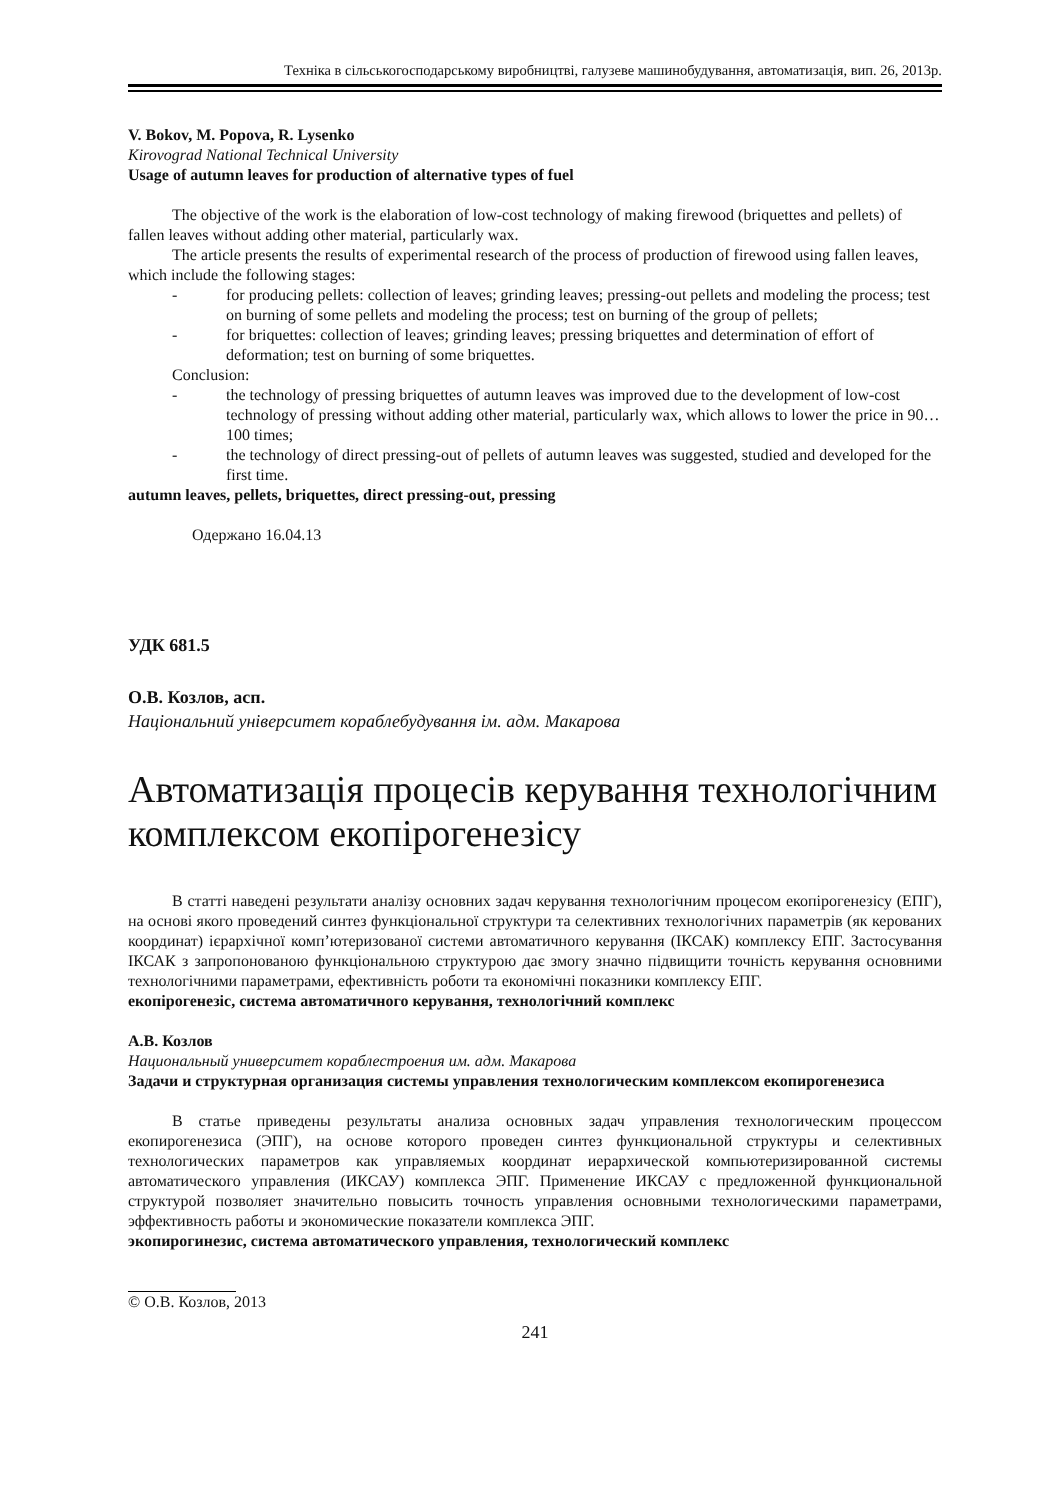Техніка в сільськогосподарському виробництві, галузеве машинобудування, автоматизація, вип. 26, 2013р.
V. Bokov, M. Popova, R. Lysenko
Kirovograd National Technical University
Usage of autumn leaves for production of alternative types of fuel
The objective of the work is the elaboration of low-cost technology of making firewood (briquettes and pellets) of fallen leaves without adding other material, particularly wax.
The article presents the results of experimental research of the process of production of firewood using fallen leaves, which include the following stages:
- for producing pellets: collection of leaves; grinding leaves; pressing-out pellets and modeling the process; test on burning of some pellets and modeling the process; test on burning of the group of pellets;
- for briquettes: collection of leaves; grinding leaves; pressing briquettes and determination of effort of deformation; test on burning of some briquettes.
Conclusion:
- the technology of pressing briquettes of autumn leaves was improved due to the development of low-cost technology of pressing without adding other material, particularly wax, which allows to lower the price in 90…100 times;
- the technology of direct pressing-out of pellets of autumn leaves was suggested, studied and developed for the first time.
autumn leaves, pellets, briquettes, direct pressing-out, pressing
Одержано 16.04.13
УДК 681.5
О.В. Козлов, асп.
Національний університет кораблебудування ім. адм. Макарова
Автоматизація процесів керування технологічним комплексом екопірогенезісу
В статті наведені результати аналізу основних задач керування технологічним процесом екопірогенезісу (ЕПГ), на основі якого проведений синтез функціональної структури та селективних технологічних параметрів (як керованих координат) ієрархічної комп’ютеризованої системи автоматичного керування (ІКСАК) комплексу ЕПГ. Застосування ІКСАК з запропонованою функціональною структурою дає змогу значно підвищити точність керування основними технологічними параметрами, ефективність роботи та економічні показники комплексу ЕПГ.
екопірогенезіс, система автоматичного керування, технологічний комплекс
А.В. Козлов
Национальный университет кораблестроения им. адм. Макарова
Задачи и структурная организация системы управления технологическим комплексом екопирогенезиса
В статье приведены результаты анализа основных задач управления технологическим процессом екопирогенезиса (ЭПГ), на основе которого проведен синтез функциональной структуры и селективных технологических параметров как управляемых координат иерархической компьютеризированной системы автоматического управления (ИКСАУ) комплекса ЭПГ. Применение ИКСАУ с предложенной функциональной структурой позволяет значительно повысить точность управления основными технологическими параметрами, эффективность работы и экономические показатели комплекса ЭПГ.
экопирогинезис, система автоматического управления, технологический комплекс
© О.В. Козлов, 2013
241